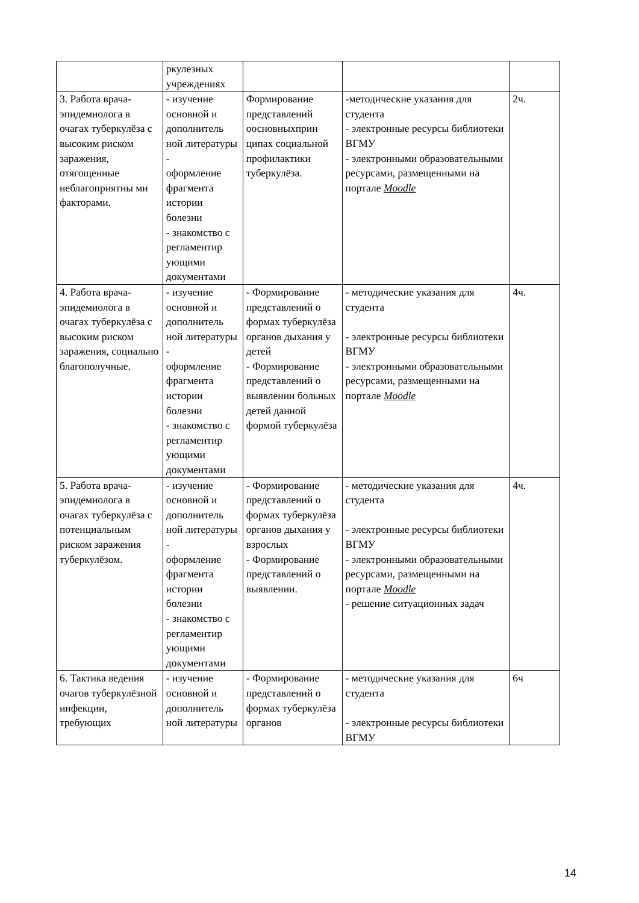| | ркулезных учреждениях | | | |
| 3. Работа врача-эпидемиолога в очагах туберкулёза с высоким риском заражения, отягощенные неблагоприятны ми факторами. | - изучение основной и дополнитель ной литературы - оформление фрагмента истории болезни - знакомство с регламентир ующими документами | Формирование представлений оосновныхприн ципах социальной профилактики туберкулёза. | -методические указания для студента - электронные ресурсы библиотеки ВГМУ - электронными образовательными ресурсами, размещенными на портале Moodle | 2ч. |
| 4. Работа врача-эпидемиолога в очагах туберкулёза с высоким риском заражения, социально благополучные. | - изучение основной и дополнитель ной литературы - оформление фрагмента истории болезни - знакомство с регламентир ующими документами | - Формирование представлений о формах туберкулёза органов дыхания у детей - Формирование представлений о выявлении больных детей данной формой туберкулёза | - методические указания для студента - электронные ресурсы библиотеки ВГМУ - электронными образовательными ресурсами, размещенными на портале Moodle | 4ч. |
| 5. Работа врача-эпидемиолога в очагах туберкулёза с потенциальным риском заражения туберкулёзом. | - изучение основной и дополнитель ной литературы - оформление фрагмента истории болезни - знакомство с регламентир ующими документами | - Формирование представлений о формах туберкулёза органов дыхания у взрослых - Формирование представлений о выявлении. | - методические указания для студента - электронные ресурсы библиотеки ВГМУ - электронными образовательными ресурсами, размещенными на портале Moodle - решение ситуационных задач | 4ч. |
| 6. Тактика ведения очагов туберкулёзной инфекции, требующих | - изучение основной и дополнитель ной литературы | - Формирование представлений о формах туберкулёза органов | - методические указания для студента - электронные ресурсы библиотеки ВГМУ | 6ч |
14